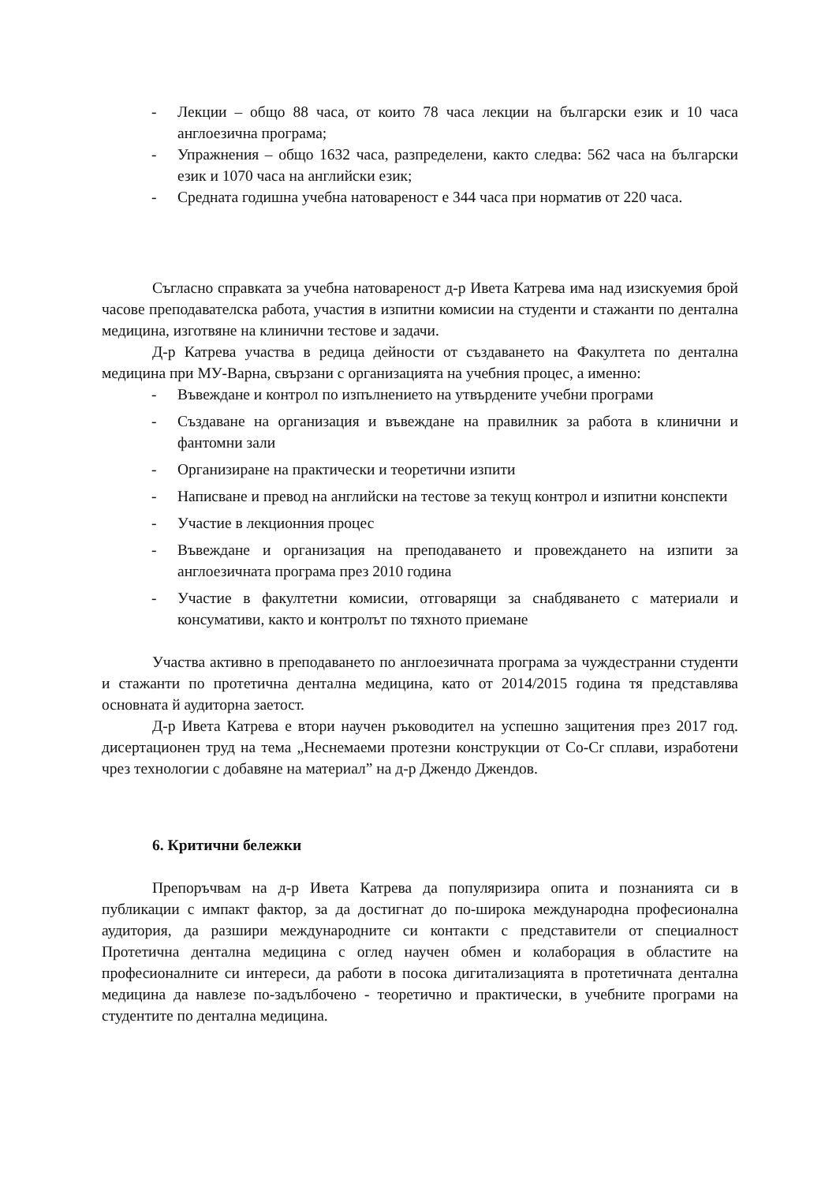- Лекции – общо 88 часа, от които 78 часа лекции на български език и 10 часа англоезична програма;
- Упражнения – общо 1632 часа, разпределени, както следва: 562 часа на български език и 1070 часа на английски език;
- Средната годишна учебна натовареност е 344 часа при норматив от 220 часа.
Съгласно справката за учебна натовареност д-р Ивета Катрева има над изискуемия брой часове преподавателска работа, участия в изпитни комисии на студенти и стажанти по дентална медицина, изготвяне на клинични тестове и задачи.
Д-р Катрева участва в редица дейности от създаването на Факултета по дентална медицина при МУ-Варна, свързани с организацията на учебния процес, а именно:
- Въвеждане и контрол по изпълнението на утвърдените учебни програми
- Създаване на организация и въвеждане на правилник за работа в клинични и фантомни зали
- Организиране на практически и теоретични изпити
- Написване и превод на английски на тестове за текущ контрол и изпитни конспекти
- Участие в лекционния процес
- Въвеждане и организация на преподаването и провеждането на изпити за англоезичната програма през 2010 година
- Участие в факултетни комисии, отговарящи за снабдяването с материали и консумативи, както и контролът по тяхното приемане
Участва активно в преподаването по англоезичната програма за чуждестранни студенти и стажанти по протетична дентална медицина, като от 2014/2015 година тя представлява основната й аудиторна заетост.
Д-р Ивета Катрева е втори научен ръководител на успешно защитения през 2017 год. дисертационен труд на тема „Неснемаеми протезни конструкции от Co-Cr сплави, изработени чрез технологии с добавяне на материал” на д-р Джендо Джендов.
6. Критични бележки
Препоръчвам на д-р Ивета Катрева да популяризира опита и познанията си в публикации с импакт фактор, за да достигнат до по-широка международна професионална аудитория, да разшири международните си контакти с представители от специалност Протетична дентална медицина с оглед научен обмен и колаборация в областите на професионалните си интереси, да работи в посока дигитализацията в протетичната дентална медицина да навлезе по-задълбочено - теоретично и практически, в учебните програми на студентите по дентална медицина.